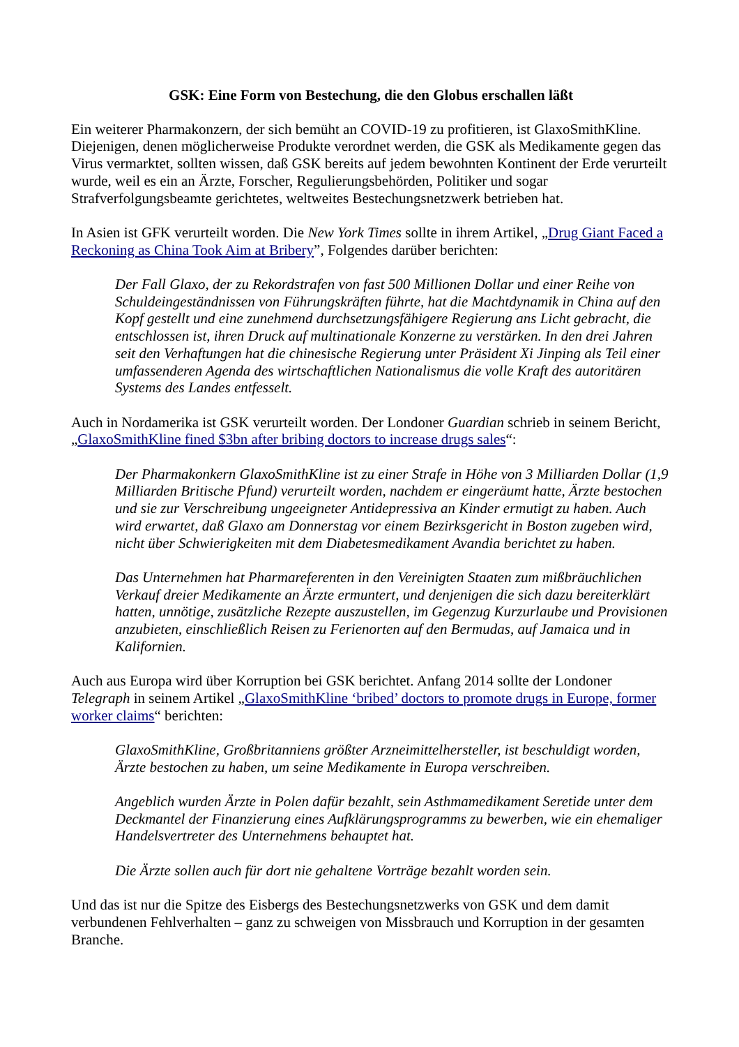GSK: Eine Form von Bestechung, die den Globus erschallen läßt
Ein weiterer Pharmakonzern, der sich bemüht an COVID-19 zu profitieren, ist GlaxoSmithKline. Diejenigen, denen möglicherweise Produkte verordnet werden, die GSK als Medikamente gegen das Virus vermarktet, sollten wissen, daß GSK bereits auf jedem bewohnten Kontinent der Erde verurteilt wurde, weil es ein an Ärzte, Forscher, Regulierungsbehörden, Politiker und sogar Strafverfolgungsbeamte gerichtetes, weltweites Bestechungsnetzwerk betrieben hat.
In Asien ist GFK verurteilt worden. Die New York Times sollte in ihrem Artikel, „Drug Giant Faced a Reckoning as China Took Aim at Bribery”, Folgendes darüber berichten:
Der Fall Glaxo, der zu Rekordstrafen von fast 500 Millionen Dollar und einer Reihe von Schuldeingeständnissen von Führungskräften führte, hat die Machtdynamik in China auf den Kopf gestellt und eine zunehmend durchsetzungsfähigere Regierung ans Licht gebracht, die entschlossen ist, ihren Druck auf multinationale Konzerne zu verstärken. In den drei Jahren seit den Verhaftungen hat die chinesische Regierung unter Präsident Xi Jinping als Teil einer umfassenderen Agenda des wirtschaftlichen Nationalismus die volle Kraft des autoritären Systems des Landes entfesselt.
Auch in Nordamerika ist GSK verurteilt worden. Der Londoner Guardian schrieb in seinem Bericht, „GlaxoSmithKline fined $3bn after bribing doctors to increase drugs sales“:
Der Pharmakonkern GlaxoSmithKline ist zu einer Strafe in Höhe von 3 Milliarden Dollar (1,9 Milliarden Britische Pfund) verurteilt worden, nachdem er eingeräumt hatte, Ärzte bestochen und sie zur Verschreibung ungeeigneter Antidepressiva an Kinder ermutigt zu haben. Auch wird erwartet, daß Glaxo am Donnerstag vor einem Bezirksgericht in Boston zugeben wird, nicht über Schwierigkeiten mit dem Diabetesmedikament Avandia berichtet zu haben.
Das Unternehmen hat Pharmareferenten in den Vereinigten Staaten zum mißbräuchlichen Verkauf dreier Medikamente an Ärzte ermuntert, und denjenigen die sich dazu bereiterklärt hatten, unnötige, zusätzliche Rezepte auszustellen, im Gegenzug Kurzurlaube und Provisionen anzubieten, einschließlich Reisen zu Ferienorten auf den Bermudas, auf Jamaica und in Kalifornien.
Auch aus Europa wird über Korruption bei GSK berichtet. Anfang 2014 sollte der Londoner Telegraph in seinem Artikel „GlaxoSmithKline ‘bribed’ doctors to promote drugs in Europe, former worker claims“ berichten:
GlaxoSmithKline, Großbritanniens größter Arzneimittelhersteller, ist beschuldigt worden, Ärzte bestochen zu haben, um seine Medikamente in Europa verschreiben.
Angeblich wurden Ärzte in Polen dafür bezahlt, sein Asthmamedikament Seretide unter dem Deckmantel der Finanzierung eines Aufklärungsprogramms zu bewerben, wie ein ehemaliger Handelsvertreter des Unternehmens behauptet hat.
Die Ärzte sollen auch für dort nie gehaltene Vorträge bezahlt worden sein.
Und das ist nur die Spitze des Eisbergs des Bestechungsnetzwerks von GSK und dem damit verbundenen Fehlverhalten – ganz zu schweigen von Missbrauch und Korruption in der gesamten Branche.